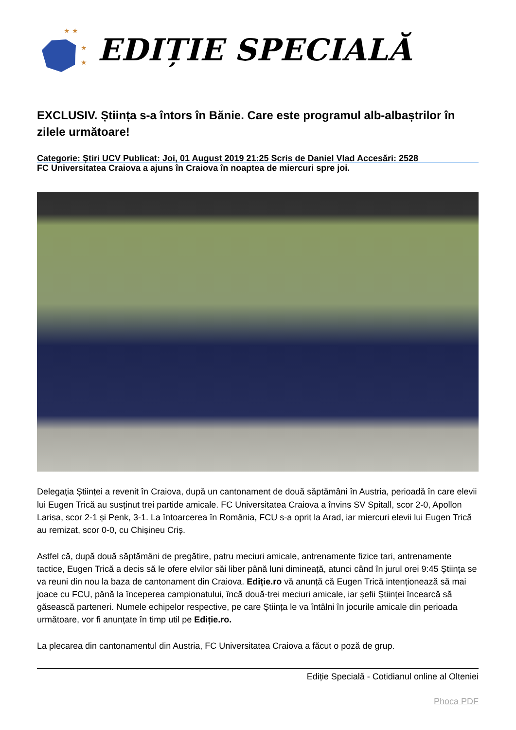★ ★
★
★
EDIȚIE SPECIALĂ
EXCLUSIV. Știința s-a întors în Bănie. Care este programul alb-albaștrilor în zilele următoare!
Categorie: Știri UCV Publicat: Joi, 01 August 2019 21:25 Scris de Daniel Vlad Accesări: 2528
FC Universitatea Craiova a ajuns în Craiova în noaptea de miercuri spre joi.
Delegația Științei a revenit în Craiova, după un cantonament de două săptămâni în Austria, perioadă în care elevii lui Eugen Trică au susținut trei partide amicale. FC Universitatea Craiova a învins SV Spitall, scor 2-0, Apollon Larisa, scor 2-1 și Penk, 3-1. La întoarcerea în România, FCU s-a oprit la Arad, iar miercuri elevii lui Eugen Trică au remizat, scor 0-0, cu Chișineu Criș.
Astfel că, după două săptămâni de pregătire, patru meciuri amicale, antrenamente fizice tari, antrenamente tactice, Eugen Trică a decis să le ofere elvilor săi liber până luni dimineață, atunci când în jurul orei 9:45 Știința se va reuni din nou la baza de cantonament din Craiova. Ediție.ro vă anunță că Eugen Trică intenționează să mai joace cu FCU, până la începerea campionatului, încă două-trei meciuri amicale, iar șefii Științei încearcă să găsească parteneri. Numele echipelor respective, pe care Știința le va întâlni în jocurile amicale din perioada următoare, vor fi anunțate în timp util pe Ediție.ro.
La plecarea din cantonamentul din Austria, FC Universitatea Craiova a făcut o poză de grup.
Ediție Specială - Cotidianul online al Olteniei
Phoca PDF